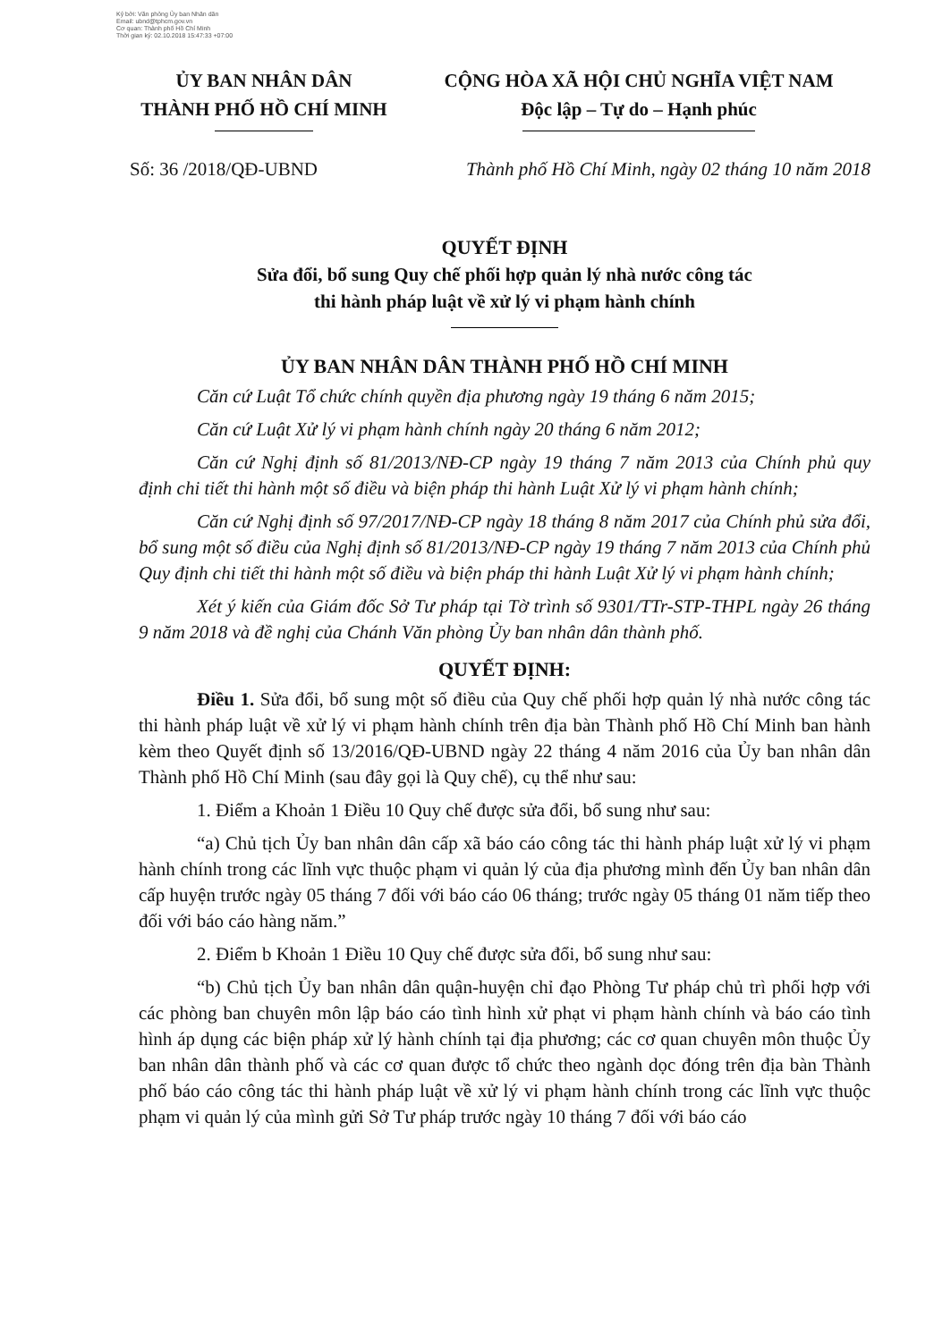Ký bởi: Văn phòng Ủy ban Nhân dân
Email: ubnd@tphcm.gov.vn
Cơ quan: Thành phố Hồ Chí Minh
Thời gian ký: 02.10.2018 15:47:33 +07:00
ỦY BAN NHÂN DÂN
THÀNH PHỐ HỒ CHÍ MINH
CỘNG HÒA XÃ HỘI CHỦ NGHĨA VIỆT NAM
Độc lập – Tự do – Hạnh phúc
Số: 36 /2018/QĐ-UBND Thành phố Hồ Chí Minh, ngày 02 tháng 10 năm 2018
QUYẾT ĐỊNH
Sửa đổi, bổ sung Quy chế phối hợp quản lý nhà nước công tác
thi hành pháp luật về xử lý vi phạm hành chính
ỦY BAN NHÂN DÂN THÀNH PHỐ HỒ CHÍ MINH
Căn cứ Luật Tổ chức chính quyền địa phương ngày 19 tháng 6 năm 2015;
Căn cứ Luật Xử lý vi phạm hành chính ngày 20 tháng 6 năm 2012;
Căn cứ Nghị định số 81/2013/NĐ-CP ngày 19 tháng 7 năm 2013 của Chính phủ quy định chi tiết thi hành một số điều và biện pháp thi hành Luật Xử lý vi phạm hành chính;
Căn cứ Nghị định số 97/2017/NĐ-CP ngày 18 tháng 8 năm 2017 của Chính phủ sửa đổi, bổ sung một số điều của Nghị định số 81/2013/NĐ-CP ngày 19 tháng 7 năm 2013 của Chính phủ Quy định chi tiết thi hành một số điều và biện pháp thi hành Luật Xử lý vi phạm hành chính;
Xét ý kiến của Giám đốc Sở Tư pháp tại Tờ trình số 9301/TTr-STP-THPL ngày 26 tháng 9 năm 2018 và đề nghị của Chánh Văn phòng Ủy ban nhân dân thành phố.
QUYẾT ĐỊNH:
Điều 1. Sửa đổi, bổ sung một số điều của Quy chế phối hợp quản lý nhà nước công tác thi hành pháp luật về xử lý vi phạm hành chính trên địa bàn Thành phố Hồ Chí Minh ban hành kèm theo Quyết định số 13/2016/QĐ-UBND ngày 22 tháng 4 năm 2016 của Ủy ban nhân dân Thành phố Hồ Chí Minh (sau đây gọi là Quy chế), cụ thể như sau:
1. Điểm a Khoản 1 Điều 10 Quy chế được sửa đổi, bổ sung như sau:
“a) Chủ tịch Ủy ban nhân dân cấp xã báo cáo công tác thi hành pháp luật xử lý vi phạm hành chính trong các lĩnh vực thuộc phạm vi quản lý của địa phương mình đến Ủy ban nhân dân cấp huyện trước ngày 05 tháng 7 đối với báo cáo 06 tháng; trước ngày 05 tháng 01 năm tiếp theo đối với báo cáo hàng năm.”
2. Điểm b Khoản 1 Điều 10 Quy chế được sửa đổi, bổ sung như sau:
“b) Chủ tịch Ủy ban nhân dân quận-huyện chỉ đạo Phòng Tư pháp chủ trì phối hợp với các phòng ban chuyên môn lập báo cáo tình hình xử phạt vi phạm hành chính và báo cáo tình hình áp dụng các biện pháp xử lý hành chính tại địa phương; các cơ quan chuyên môn thuộc Ủy ban nhân dân thành phố và các cơ quan được tổ chức theo ngành dọc đóng trên địa bàn Thành phố báo cáo công tác thi hành pháp luật về xử lý vi phạm hành chính trong các lĩnh vực thuộc phạm vi quản lý của mình gửi Sở Tư pháp trước ngày 10 tháng 7 đối với báo cáo